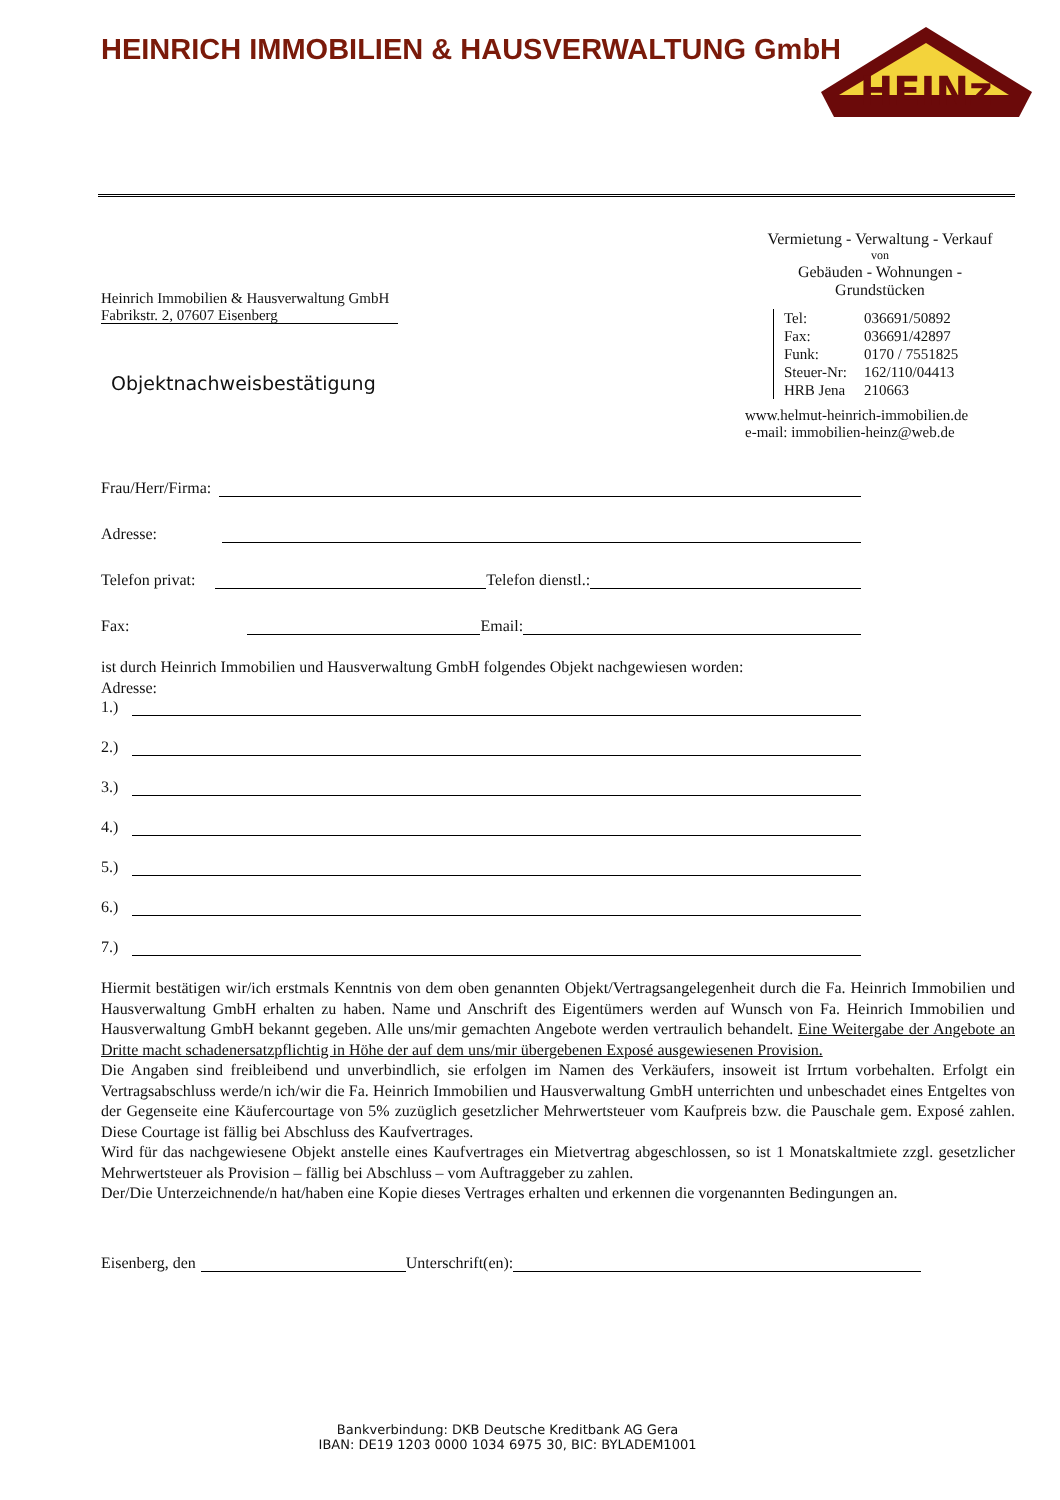HEINRICH IMMOBILIEN & HAUSVERWALTUNG GmbH
HEINz
Heinrich Immobilien & Hausverwaltung GmbH
Fabrikstr. 2, 07607 Eisenberg
Objektnachweisbestätigung
Vermietung - Verwaltung - Verkauf
von
Gebäuden - Wohnungen -
Grundstücken
Tel: 036691/50892
Fax: 036691/42897
Funk: 0170 / 7551825
Steuer-Nr: 162/110/04413
HRB Jena 210663
www.helmut-heinrich-immobilien.de
e-mail: immobilien-heinz@web.de
Frau/Herr/Firma:
Adresse:
Telefon privat:
Telefon dienstl.:
Fax:
Email:
ist durch Heinrich Immobilien und Hausverwaltung GmbH folgendes Objekt nachgewiesen worden:
Adresse:
1.)
2.)
3.)
4.)
5.)
6.)
7.)
Hiermit bestätigen wir/ich erstmals Kenntnis von dem oben genannten Objekt/Vertragsangelegenheit durch die Fa. Heinrich Immobilien und Hausverwaltung GmbH erhalten zu haben. Name und Anschrift des Eigentümers werden auf Wunsch von Fa. Heinrich Immobilien und Hausverwaltung GmbH bekannt gegeben. Alle uns/mir gemachten Angebote werden vertraulich behandelt. Eine Weitergabe der Angebote an Dritte macht schadenersatzpflichtig in Höhe der auf dem uns/mir übergebenen Exposé ausgewiesenen Provision.
Die Angaben sind freibleibend und unverbindlich, sie erfolgen im Namen des Verkäufers, insoweit ist Irrtum vorbehalten. Erfolgt ein Vertragsabschluss werde/n ich/wir die Fa. Heinrich Immobilien und Hausverwaltung GmbH unterrichten und unbeschadet eines Entgeltes von der Gegenseite eine Käufercourtage von 5% zuzüglich gesetzlicher Mehrwertsteuer vom Kaufpreis bzw. die Pauschale gem. Exposé zahlen. Diese Courtage ist fällig bei Abschluss des Kaufvertrages.
Wird für das nachgewiesene Objekt anstelle eines Kaufvertrages ein Mietvertrag abgeschlossen, so ist 1 Monatskaltmiete zzgl. gesetzlicher Mehrwertsteuer als Provision – fällig bei Abschluss – vom Auftraggeber zu zahlen.
Der/Die Unterzeichnende/n hat/haben eine Kopie dieses Vertrages erhalten und erkennen die vorgenannten Bedingungen an.
Eisenberg, den
Unterschrift(en):
Bankverbindung: DKB Deutsche Kreditbank AG Gera
IBAN: DE19 1203 0000 1034 6975 30, BIC: BYLADEM1001